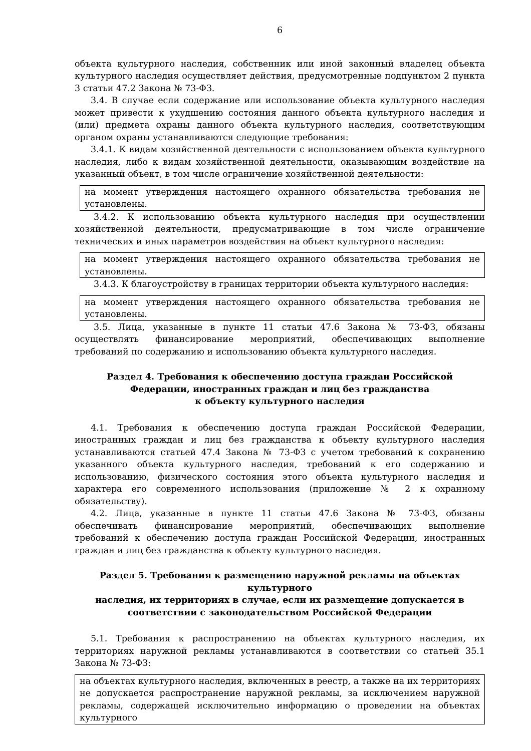6
объекта культурного наследия, собственник или иной законный владелец объекта культурного наследия осуществляет действия, предусмотренные подпунктом 2 пункта 3 статьи 47.2 Закона № 73-ФЗ.
3.4. В случае если содержание или использование объекта культурного наследия может привести к ухудшению состояния данного объекта культурного наследия и (или) предмета охраны данного объекта культурного наследия, соответствующим органом охраны устанавливаются следующие требования:
3.4.1. К видам хозяйственной деятельности с использованием объекта культурного наследия, либо к видам хозяйственной деятельности, оказывающим воздействие на указанный объект, в том числе ограничение хозяйственной деятельности:
на момент утверждения настоящего охранного обязательства требования не установлены.
3.4.2. К использованию объекта культурного наследия при осуществлении хозяйственной деятельности, предусматривающие в том числе ограничение технических и иных параметров воздействия на объект культурного наследия:
на момент утверждения настоящего охранного обязательства требования не установлены.
3.4.3. К благоустройству в границах территории объекта культурного наследия:
на момент утверждения настоящего охранного обязательства требования не установлены.
3.5. Лица, указанные в пункте 11 статьи 47.6 Закона № 73-ФЗ, обязаны осуществлять финансирование мероприятий, обеспечивающих выполнение требований по содержанию и использованию объекта культурного наследия.
Раздел 4. Требования к обеспечению доступа граждан Российской
Федерации, иностранных граждан и лиц без гражданства
к объекту культурного наследия
4.1. Требования к обеспечению доступа граждан Российской Федерации, иностранных граждан и лиц без гражданства к объекту культурного наследия устанавливаются статьей 47.4 Закона № 73-ФЗ с учетом требований к сохранению указанного объекта культурного наследия, требований к его содержанию и использованию, физического состояния этого объекта культурного наследия и характера его современного использования (приложение № 2 к охранному обязательству).
4.2. Лица, указанные в пункте 11 статьи 47.6 Закона № 73-ФЗ, обязаны обеспечивать финансирование мероприятий, обеспечивающих выполнение требований к обеспечению доступа граждан Российской Федерации, иностранных граждан и лиц без гражданства к объекту культурного наследия.
Раздел 5. Требования к размещению наружной рекламы на объектах культурного
наследия, их территориях в случае, если их размещение допускается в
соответствии с законодательством Российской Федерации
5.1. Требования к распространению на объектах культурного наследия, их территориях наружной рекламы устанавливаются в соответствии со статьей 35.1 Закона № 73-ФЗ:
на объектах культурного наследия, включенных в реестр, а также на их территориях не допускается распространение наружной рекламы, за исключением наружной рекламы, содержащей исключительно информацию о проведении на объектах культурного